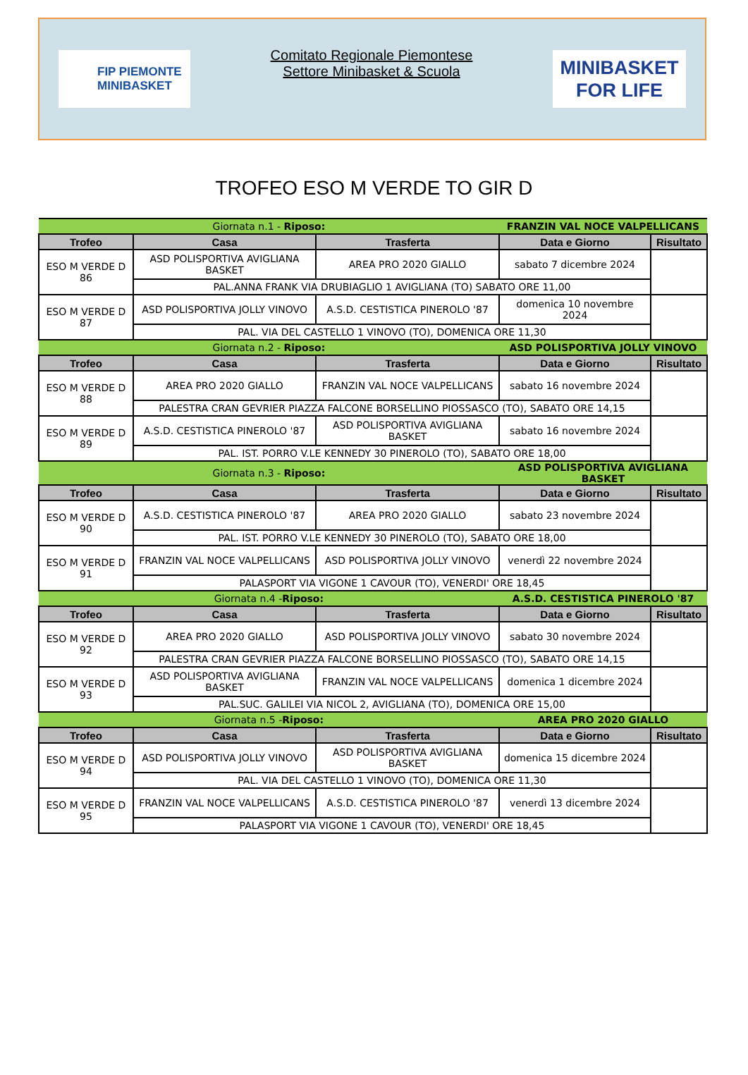FIP PIEMONTE
MINIBASKET
Comitato Regionale Piemontese
Settore Minibasket & Scuola
MINIBASKET
FOR LIFE
TROFEO ESO M VERDE TO GIR D
| Giornata n.1 - Riposo: | | | FRANZIN VAL NOCE VALPELLICANS | |
| Trofeo | Casa | Trasferta | Data e Giorno | Risultato |
| ESO M VERDE D 86 | ASD POLISPORTIVA AVIGLIANA BASKET | AREA PRO 2020 GIALLO | sabato 7 dicembre 2024 | |
| | PAL.ANNA FRANK VIA DRUBIAGLIO 1 AVIGLIANA (TO) SABATO ORE 11,00 | | | |
| ESO M VERDE D 87 | ASD POLISPORTIVA JOLLY VINOVO | A.S.D. CESTISTICA PINEROLO '87 | domenica 10 novembre 2024 | |
| | PAL. VIA DEL CASTELLO 1 VINOVO (TO), DOMENICA ORE 11,30 | | | |
| Giornata n.2 - Riposo: | | | ASD POLISPORTIVA JOLLY VINOVO | |
| Trofeo | Casa | Trasferta | Data e Giorno | Risultato |
| ESO M VERDE D 88 | AREA PRO 2020 GIALLO | FRANZIN VAL NOCE VALPELLICANS | sabato 16 novembre 2024 | |
| | PALESTRA CRAN GEVRIER PIAZZA FALCONE BORSELLINO PIOSSASCO (TO), SABATO ORE 14,15 | | | |
| ESO M VERDE D 89 | A.S.D. CESTISTICA PINEROLO '87 | ASD POLISPORTIVA AVIGLIANA BASKET | sabato 16 novembre 2024 | |
| | PAL. IST. PORRO V.LE KENNEDY 30 PINEROLO (TO), SABATO ORE 18,00 | | | |
| Giornata n.3 - Riposo: | | | ASD POLISPORTIVA AVIGLIANA BASKET | |
| Trofeo | Casa | Trasferta | Data e Giorno | Risultato |
| ESO M VERDE D 90 | A.S.D. CESTISTICA PINEROLO '87 | AREA PRO 2020 GIALLO | sabato 23 novembre 2024 | |
| | PAL. IST. PORRO V.LE KENNEDY 30 PINEROLO (TO), SABATO ORE 18,00 | | | |
| ESO M VERDE D 91 | FRANZIN VAL NOCE VALPELLICANS | ASD POLISPORTIVA JOLLY VINOVO | venerdì 22 novembre 2024 | |
| | PALASPORT VIA VIGONE 1 CAVOUR (TO), VENERDI' ORE 18,45 | | | |
| Giornata n.4 - Riposo: | | | A.S.D. CESTISTICA PINEROLO '87 | |
| Trofeo | Casa | Trasferta | Data e Giorno | Risultato |
| ESO M VERDE D 92 | AREA PRO 2020 GIALLO | ASD POLISPORTIVA JOLLY VINOVO | sabato 30 novembre 2024 | |
| | PALESTRA CRAN GEVRIER PIAZZA FALCONE BORSELLINO PIOSSASCO (TO), SABATO ORE 14,15 | | | |
| ESO M VERDE D 93 | ASD POLISPORTIVA AVIGLIANA BASKET | FRANZIN VAL NOCE VALPELLICANS | domenica 1 dicembre 2024 | |
| | PAL.SUC. GALILEI VIA NICOL 2, AVIGLIANA (TO), DOMENICA ORE 15,00 | | | |
| Giornata n.5 - Riposo: | | | AREA PRO 2020 GIALLO | |
| Trofeo | Casa | Trasferta | Data e Giorno | Risultato |
| ESO M VERDE D 94 | ASD POLISPORTIVA JOLLY VINOVO | ASD POLISPORTIVA AVIGLIANA BASKET | domenica 15 dicembre 2024 | |
| | PAL. VIA DEL CASTELLO 1 VINOVO (TO), DOMENICA ORE 11,30 | | | |
| ESO M VERDE D 95 | FRANZIN VAL NOCE VALPELLICANS | A.S.D. CESTISTICA PINEROLO '87 | venerdì 13 dicembre 2024 | |
| | PALASPORT VIA VIGONE 1 CAVOUR (TO), VENERDI' ORE 18,45 | | | |